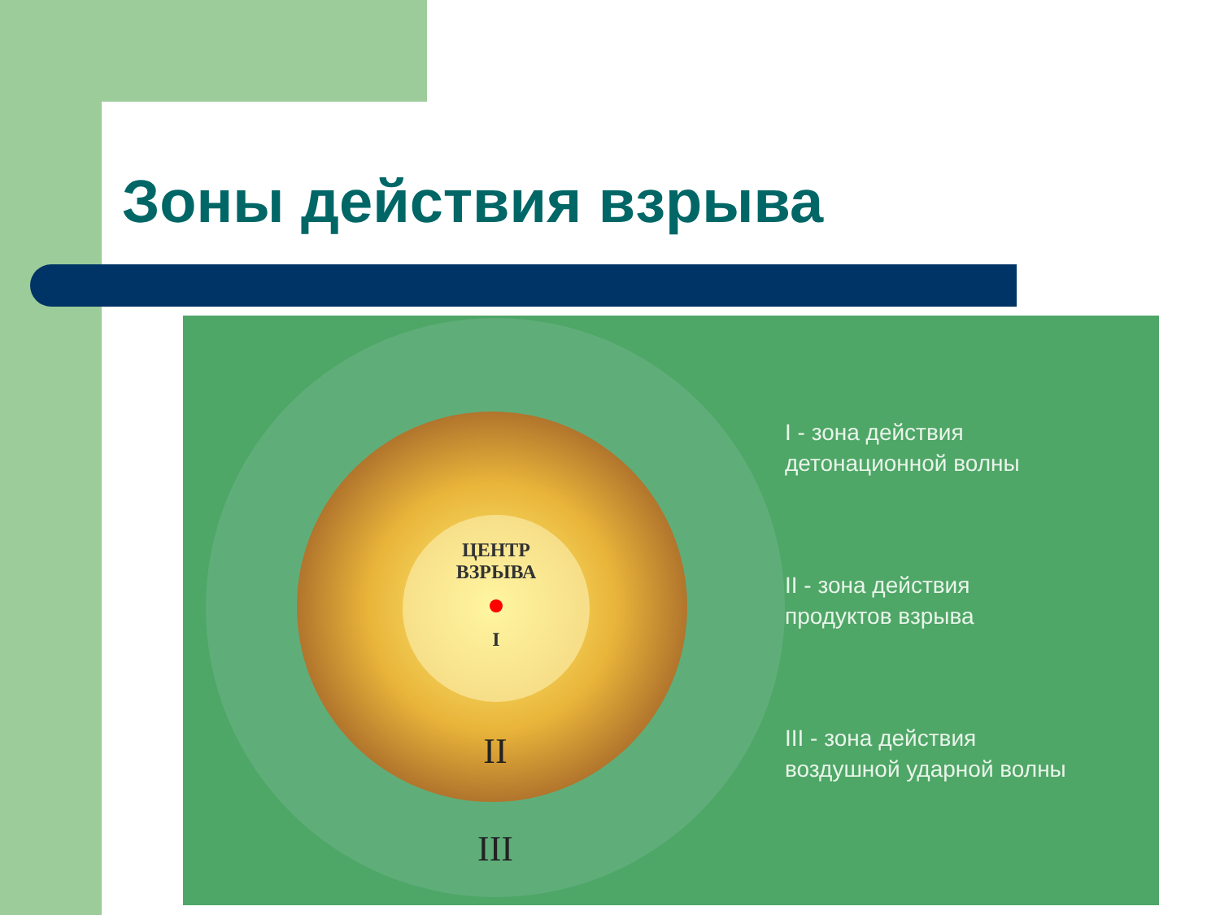Зоны действия взрыва
ЦЕНТР
ВЗРЫВА
I
II
III
I - зона действия
детонационной волны
II - зона действия
продуктов взрыва
III - зона действия
воздушной ударной волны